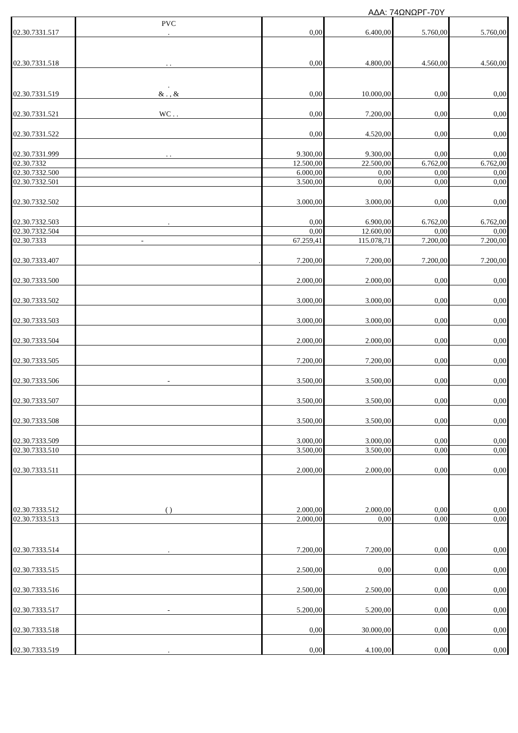ΑΔΑ: 74ΩΝΩΡΓ-70Υ
| 02.30.7331.517 | PVC . | 0,00 | 6.400,00 | 5.760,00 | 5.760,00 |
| 02.30.7331.518 | . . | 0,00 | 4.800,00 | 4.560,00 | 4.560,00 |
| 02.30.7331.519 | . & . , & | 0,00 | 10.000,00 | 0,00 | 0,00 |
| 02.30.7331.521 | WC . . | 0,00 | 7.200,00 | 0,00 | 0,00 |
| 02.30.7331.522 | | 0,00 | 4.520,00 | 0,00 | 0,00 |
| 02.30.7331.999 | . . | 9.300,00 | 9.300,00 | 0,00 | 0,00 |
| 02.30.7332 | | 12.500,00 | 22.500,00 | 6.762,00 | 6.762,00 |
| 02.30.7332.500 | | 6.000,00 | 0,00 | 0,00 | 0,00 |
| 02.30.7332.501 | | 3.500,00 | 0,00 | 0,00 | 0,00 |
| 02.30.7332.502 | | 3.000,00 | 3.000,00 | 0,00 | 0,00 |
| 02.30.7332.503 | . | 0,00 | 6.900,00 | 6.762,00 | 6.762,00 |
| 02.30.7332.504 | | 0,00 | 12.600,00 | 0,00 | 0,00 |
| 02.30.7333 | - | 67.259,41 | 115.078,71 | 7.200,00 | 7.200,00 |
| 02.30.7333.407 | . | 7.200,00 | 7.200,00 | 7.200,00 | 7.200,00 |
| 02.30.7333.500 | | 2.000,00 | 2.000,00 | 0,00 | 0,00 |
| 02.30.7333.502 | | 3.000,00 | 3.000,00 | 0,00 | 0,00 |
| 02.30.7333.503 | | 3.000,00 | 3.000,00 | 0,00 | 0,00 |
| 02.30.7333.504 | | 2.000,00 | 2.000,00 | 0,00 | 0,00 |
| 02.30.7333.505 | | 7.200,00 | 7.200,00 | 0,00 | 0,00 |
| 02.30.7333.506 | - | 3.500,00 | 3.500,00 | 0,00 | 0,00 |
| 02.30.7333.507 | | 3.500,00 | 3.500,00 | 0,00 | 0,00 |
| 02.30.7333.508 | | 3.500,00 | 3.500,00 | 0,00 | 0,00 |
| 02.30.7333.509 | | 3.000,00 | 3.000,00 | 0,00 | 0,00 |
| 02.30.7333.510 | | 3.500,00 | 3.500,00 | 0,00 | 0,00 |
| 02.30.7333.511 | | 2.000,00 | 2.000,00 | 0,00 | 0,00 |
| 02.30.7333.512 | ( ) | 2.000,00 | 2.000,00 | 0,00 | 0,00 |
| 02.30.7333.513 | | 2.000,00 | 0,00 | 0,00 | 0,00 |
| 02.30.7333.514 | . | 7.200,00 | 7.200,00 | 0,00 | 0,00 |
| 02.30.7333.515 | | 2.500,00 | 0,00 | 0,00 | 0,00 |
| 02.30.7333.516 | | 2.500,00 | 2.500,00 | 0,00 | 0,00 |
| 02.30.7333.517 | - | 5.200,00 | 5.200,00 | 0,00 | 0,00 |
| 02.30.7333.518 | | 0,00 | 30.000,00 | 0,00 | 0,00 |
| 02.30.7333.519 | . | 0,00 | 4.100,00 | 0,00 | 0,00 |